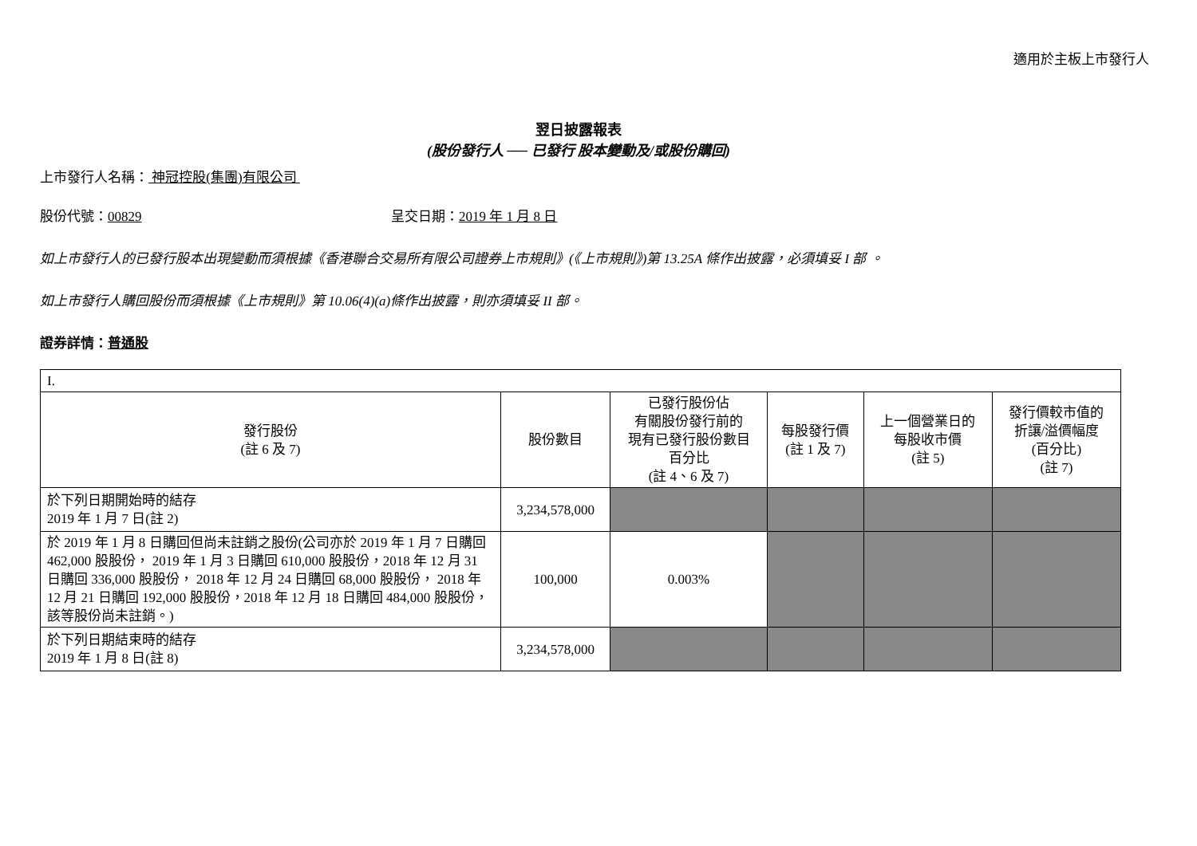適用於主板上市發行人
翌日披露報表
(股份發行人 ── 已發行 股本變動及/或股份購回)
上市發行人名稱： 神冠控股(集團)有限公司
股份代號：00829 呈交日期：2019 年 1 月 8 日
如上市發行人的已發行股本出現變動而須根據《香港聯合交易所有限公司證券上市規則》(《上市規則》)第 13.25A 條作出披露，必須填妥 I 部 。
如上市發行人購回股份而須根據《上市規則》第 10.06(4)(a)條作出披露，則亦須填妥 II 部。
證券詳情：普通股
| I. | | | | | |
| 發行股份 (註 6 及 7) | 股份數目 | 已發行股份佔 有關股份發行前的 現有已發行股份數目 百分比 (註 4、6 及 7) | 每股發行價 (註 1 及 7) | 上一個營業日的 每股收市價 (註 5) | 發行價較市值的 折讓/溢價幅度 (百分比) (註 7) |
| 於下列日期開始時的結存 2019 年 1 月 7 日(註 2) | 3,234,578,000 | | | | |
| 於 2019 年 1 月 8 日購回但尚未註銷之股份(公司亦於 2019 年 1 月 7 日購回 462,000 股股份， 2019 年 1 月 3 日購回 610,000 股股份，2018 年 12 月 31 日購回 336,000 股股份， 2018 年 12 月 24 日購回 68,000 股股份， 2018 年 12 月 21 日購回 192,000 股股份，2018 年 12 月 18 日購回 484,000 股股份，該等股份尚未註銷。) | 100,000 | 0.003% | | | |
| 於下列日期結束時的結存 2019 年 1 月 8 日(註 8) | 3,234,578,000 | | | | |